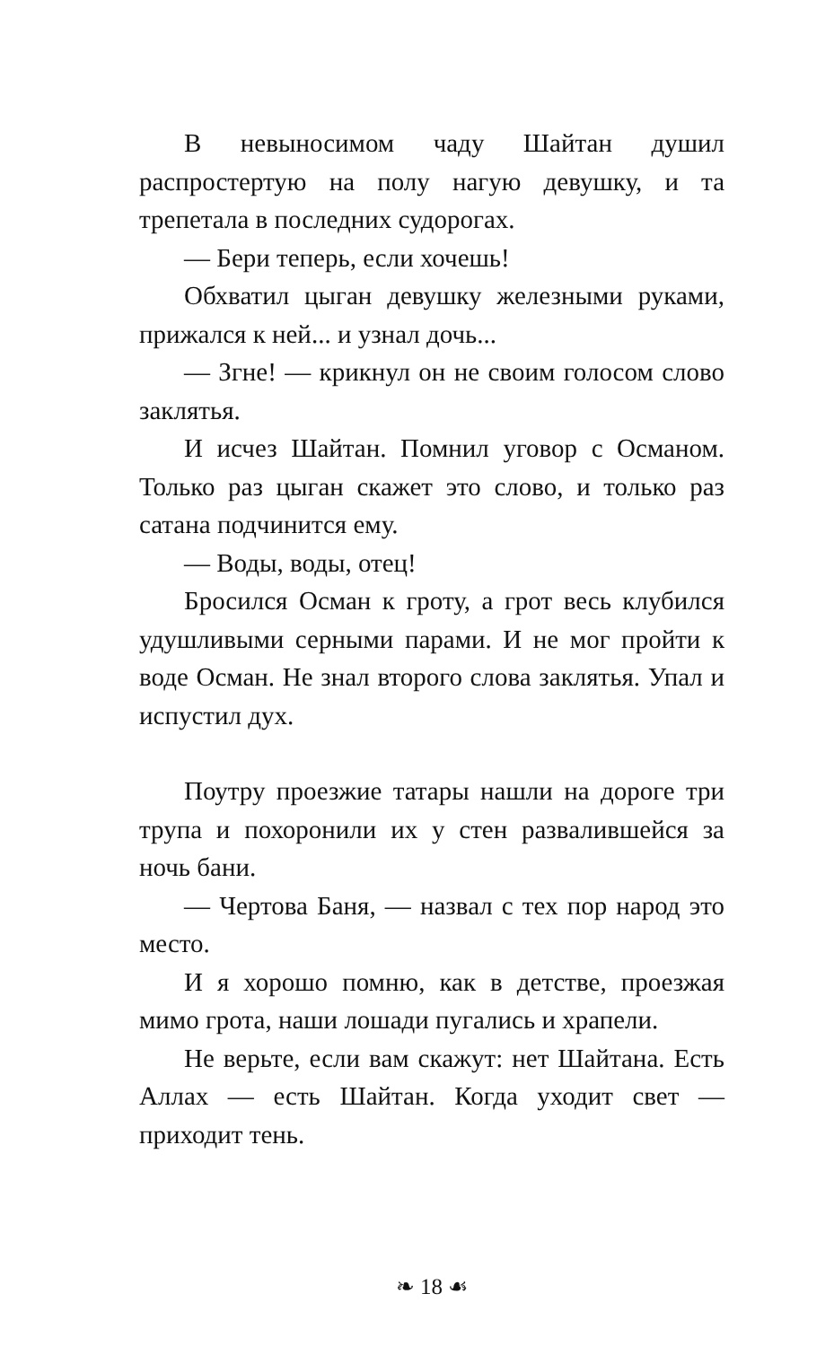В невыносимом чаду Шайтан душил распростертую на полу нагую девушку, и та трепетала в последних судорогах.
— Бери теперь, если хочешь!
Обхватил цыган девушку железными руками, прижался к ней... и узнал дочь...
— Згне! — крикнул он не своим голосом слово заклятья.
И исчез Шайтан. Помнил уговор с Османом. Только раз цыган скажет это слово, и только раз сатана подчинится ему.
— Воды, воды, отец!
Бросился Осман к гроту, а грот весь клубился удушливыми серными парами. И не мог пройти к воде Осман. Не знал второго слова заклятья. Упал и испустил дух.
Поутру проезжие татары нашли на дороге три трупа и похоронили их у стен развалившейся за ночь бани.
— Чертова Баня, — назвал с тех пор народ это место.
И я хорошо помню, как в детстве, проезжая мимо грота, наши лошади пугались и храпели.
Не верьте, если вам скажут: нет Шайтана. Есть Аллах — есть Шайтан. Когда уходит свет — приходит тень.
❧ 18 ☙